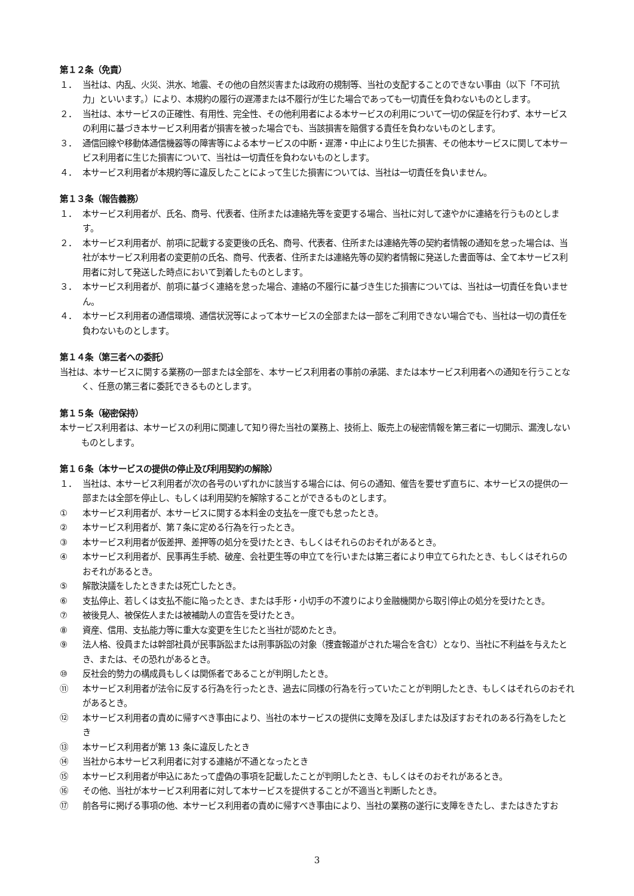第１２条（免責）
１． 当社は、内乱、火災、洪水、地震、その他の自然災害または政府の規制等、当社の支配することのできない事由（以下「不可抗力」といいます。）により、本規約の履行の遅滞または不履行が生じた場合であっても一切責任を負わないものとします。
２． 当社は、本サービスの正確性、有用性、完全性、その他利用者による本サービスの利用について一切の保証を行わず、本サービスの利用に基づき本サービス利用者が損害を被った場合でも、当該損害を賠償する責任を負わないものとします。
３． 通信回線や移動体通信機器等の障害等による本サービスの中断・遅滞・中止により生じた損害、その他本サービスに関して本サービス利用者に生じた損害について、当社は一切責任を負わないものとします。
４． 本サービス利用者が本規約等に違反したことによって生じた損害については、当社は一切責任を負いません。
第１３条（報告義務）
１． 本サービス利用者が、氏名、商号、代表者、住所または連絡先等を変更する場合、当社に対して速やかに連絡を行うものとします。
２． 本サービス利用者が、前項に記載する変更後の氏名、商号、代表者、住所または連絡先等の契約者情報の通知を怠った場合は、当社が本サービス利用者の変更前の氏名、商号、代表者、住所または連絡先等の契約者情報に発送した書面等は、全て本サービス利用者に対して発送した時点において到着したものとします。
３． 本サービス利用者が、前項に基づく連絡を怠った場合、連絡の不履行に基づき生じた損害については、当社は一切責任を負いません。
４． 本サービス利用者の通信環境、通信状況等によって本サービスの全部または一部をご利用できない場合でも、当社は一切の責任を負わないものとします。
第１４条（第三者への委託）
当社は、本サービスに関する業務の一部または全部を、本サービス利用者の事前の承諾、または本サービス利用者への通知を行うことなく、任意の第三者に委託できるものとします。
第１５条（秘密保持）
本サービス利用者は、本サービスの利用に関連して知り得た当社の業務上、技術上、販売上の秘密情報を第三者に一切開示、漏洩しないものとします。
第１６条（本サービスの提供の停止及び利用契約の解除）
１． 当社は、本サービス利用者が次の各号のいずれかに該当する場合には、何らの通知、催告を要せず直ちに、本サービスの提供の一部または全部を停止し、もしくは利用契約を解除することができるものとします。
① 本サービス利用者が、本サービスに関する本料金の支払を一度でも怠ったとき。
② 本サービス利用者が、第７条に定める行為を行ったとき。
③ 本サービス利用者が仮差押、差押等の処分を受けたとき、もしくはそれらのおそれがあるとき。
④ 本サービス利用者が、民事再生手続、破産、会社更生等の申立てを行いまたは第三者により申立てられたとき、もしくはそれらのおそれがあるとき。
⑤ 解散決議をしたときまたは死亡したとき。
⑥ 支払停止、若しくは支払不能に陥ったとき、または手形・小切手の不渡りにより金融機関から取引停止の処分を受けたとき。
⑦ 被後見人、被保佐人または被補助人の宣告を受けたとき。
⑧ 資産、信用、支払能力等に重大な変更を生じたと当社が認めたとき。
⑨ 法人格、役員または幹部社員が民事訴訟または刑事訴訟の対象（捜査報道がされた場合を含む）となり、当社に不利益を与えたとき、または、その恐れがあるとき。
⑩ 反社会的勢力の構成員もしくは関係者であることが判明したとき。
⑪ 本サービス利用者が法令に反する行為を行ったとき、過去に同様の行為を行っていたことが判明したとき、もしくはそれらのおそれがあるとき。
⑫ 本サービス利用者の責めに帰すべき事由により、当社の本サービスの提供に支障を及ぼしまたは及ぼすおそれのある行為をしたとき
⑬ 本サービス利用者が第 13 条に違反したとき
⑭ 当社から本サービス利用者に対する連絡が不通となったとき
⑮ 本サービス利用者が申込にあたって虚偽の事項を記載したことが判明したとき、もしくはそのおそれがあるとき。
⑯ その他、当社が本サービス利用者に対して本サービスを提供することが不適当と判断したとき。
⑰ 前各号に掲げる事項の他、本サービス利用者の責めに帰すべき事由により、当社の業務の遂行に支障をきたし、またはきたすお
3